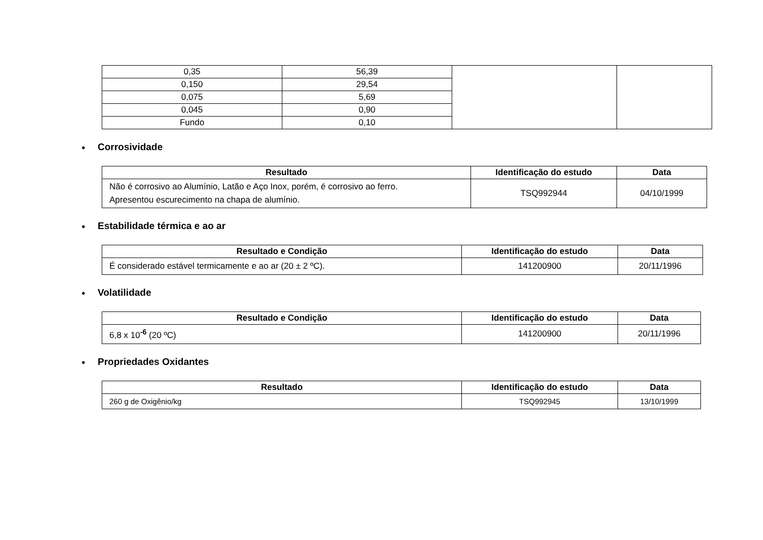| 0,35 | 56,39 | | |
| 0,150 | 29,54 | | |
| 0,075 | 5,69 | | |
| 0,045 | 0,90 | | |
| Fundo | 0,10 | | |
● Corrosividade
| Resultado | Identificação do estudo | Data |
| --- | --- | --- |
| Não é corrosivo ao Alumínio, Latão e Aço Inox, porém, é corrosivo ao ferro. Apresentou escurecimento na chapa de alumínio. | TSQ992944 | 04/10/1999 |
● Estabilidade térmica e ao ar
| Resultado e Condição | Identificação do estudo | Data |
| --- | --- | --- |
| É considerado estável termicamente e ao ar (20 ± 2 ºC). | 141200900 | 20/11/1996 |
● Volatilidade
| Resultado e Condição | Identificação do estudo | Data |
| --- | --- | --- |
| 6,8 x 10<sup>-6</sup> (20 ºC) | 141200900 | 20/11/1996 |
● Propriedades Oxidantes
| Resultado | Identificação do estudo | Data |
| --- | --- | --- |
| 260 g de Oxigênio/kg | TSQ992945 | 13/10/1999 |